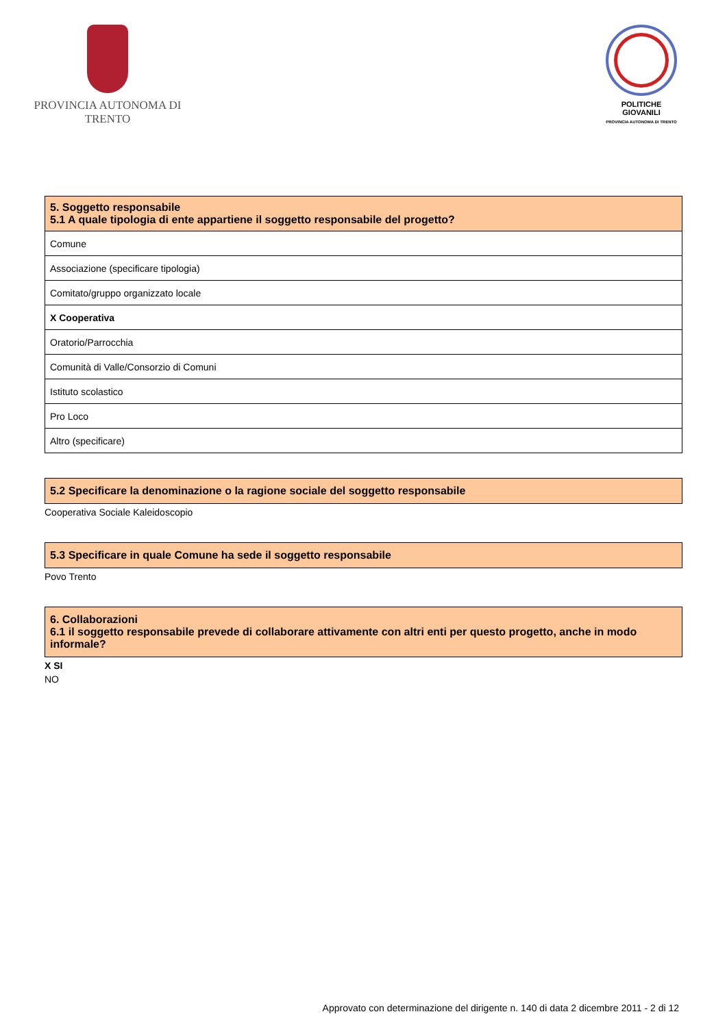PROVINCIA AUTONOMA DI TRENTO
POLITICHE GIOVANILI
PROVINCIA AUTONOMA DI TRENTO
| 5. Soggetto responsabile 5.1 A quale tipologia di ente appartiene il soggetto responsabile del progetto? |
| --- |
| Comune |
| Associazione (specificare tipologia) |
| Comitato/gruppo organizzato locale |
| X Cooperativa |
| Oratorio/Parrocchia |
| Comunità di Valle/Consorzio di Comuni |
| Istituto scolastico |
| Pro Loco |
| Altro (specificare) |
5.2 Specificare la denominazione o la ragione sociale del soggetto responsabile
Cooperativa Sociale Kaleidoscopio
5.3 Specificare in quale Comune ha sede il soggetto responsabile
Povo Trento
6. Collaborazioni
6.1 il soggetto responsabile prevede di collaborare attivamente con altri enti per questo progetto, anche in modo informale?
X SI
NO
Approvato con determinazione del dirigente n. 140 di data 2 dicembre 2011 - 2 di 12